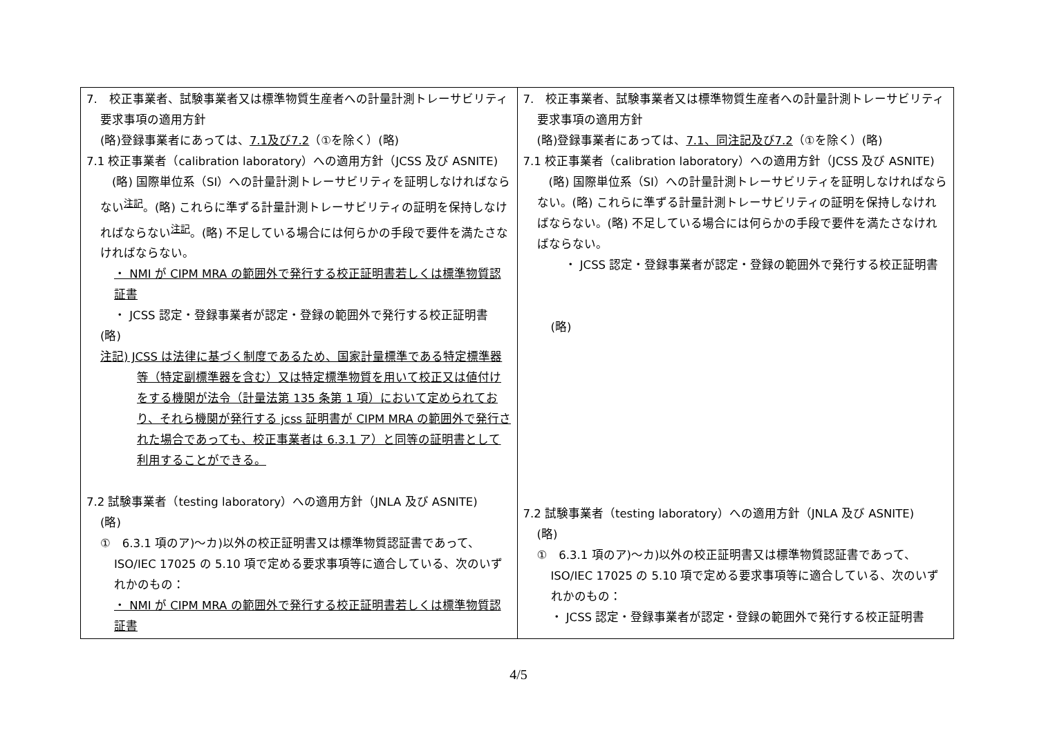| 7. 校正事業者、試験事業者又は標準物質生産者への計量計測トレーサビリティ要求事項の適用方針 (略)登録事業者にあっては、 7.1及び7.2 （①を除く）(略) 7.1 校正事業者（calibration laboratory）への適用方針（JCSS 及び ASNITE) (略) 国際単位系（SI）への計量計測トレーサビリティを証明しなければならない<sup>注記</sup>。(略) これらに準ずる計量計測トレーサビリティの証明を保持しなければならない<sup>注記</sup>。(略) 不足している場合には何らかの手段で要件を満たさなければならない。 ・ NMI が CIPM MRA の範囲外で発行する校正証明書若しくは標準物質認証書 ・ JCSS 認定・登録事業者が認定・登録の範囲外で発行する校正証明書 (略) 注記) JCSS は法律に基づく制度であるため、国家計量標準である特定標準器等（特定副標準器を含む）又は特定標準物質を用いて校正又は値付けをする機関が法令（計量法第 135 条第 1 項）において定められており、それら機関が発行する jcss 証明書が CIPM MRA の範囲外で発行された場合であっても、校正事業者は 6.3.1 ア）と同等の証明書として利用することができる。 7.2 試験事業者（testing laboratory）への適用方針（JNLA 及び ASNITE) (略) ① 6.3.1 項のア)～カ)以外の校正証明書又は標準物質認証書であって、ISO/IEC 17025 の 5.10 項で定める要求事項等に適合している、次のいずれかのもの： ・ NMI が CIPM MRA の範囲外で発行する校正証明書若しくは標準物質認証書 | 7. 校正事業者、試験事業者又は標準物質生産者への計量計測トレーサビリティ要求事項の適用方針 (略)登録事業者にあっては、 7.1、同注記及び7.2 （①を除く）(略) 7.1 校正事業者（calibration laboratory）への適用方針（JCSS 及び ASNITE) (略) 国際単位系（SI）への計量計測トレーサビリティを証明しなければならない。(略) これらに準ずる計量計測トレーサビリティの証明を保持しなければならない。(略) 不足している場合には何らかの手段で要件を満たさなければならない。 ・ JCSS 認定・登録事業者が認定・登録の範囲外で発行する校正証明書 (略) 7.2 試験事業者（testing laboratory）への適用方針（JNLA 及び ASNITE) (略) ① 6.3.1 項のア)～カ)以外の校正証明書又は標準物質認証書であって、ISO/IEC 17025 の 5.10 項で定める要求事項等に適合している、次のいずれかのもの： ・ JCSS 認定・登録事業者が認定・登録の範囲外で発行する校正証明書 |
4/5